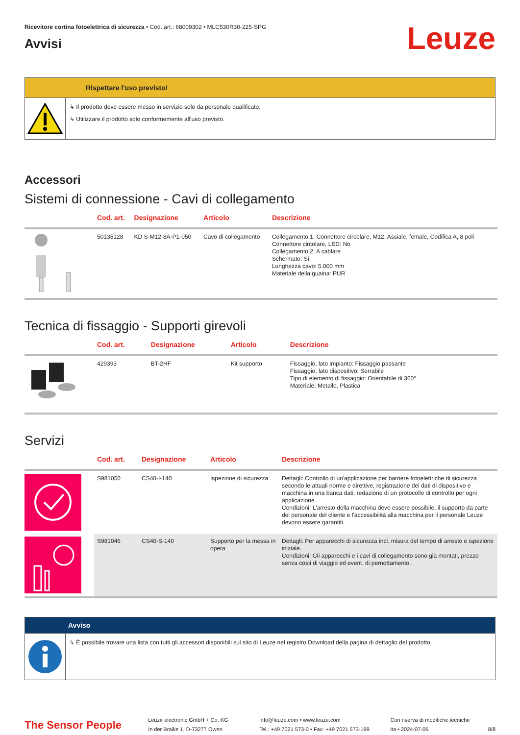Ricevitore cortina fotoelettrica di sicurezza • Cod. art.: 68009302 • MLC530R30-225-SPG
Avvisi
Leuze
Rispettare l'uso previsto!
↳ Il prodotto deve essere messo in servizio solo da personale qualificato.
↳ Utilizzare il prodotto solo conformemente all'uso previsto.
Accessori
Sistemi di connessione - Cavi di collegamento
| | Cod. art. | Designazione | Articolo | Descrizione |
| --- | --- | --- | --- | --- |
| | 50135128 | KD S-M12-8A-P1-050 | Cavo di collegamento | Collegamento 1: Connettore circolare, M12, Assiale, female, Codifica A, 8 poli Connettore circolare, LED: No Collegamento 2: A cablare Schermato: Sì Lunghezza cavo: 5.000 mm Materiale della guaina: PUR |
Tecnica di fissaggio - Supporti girevoli
| | Cod. art. | Designazione | Articolo | Descrizione |
| --- | --- | --- | --- | --- |
| | 429393 | BT-2HF | Kit supporto | Fissaggio, lato impianto: Fissaggio passante Fissaggio, lato dispositivo: Serrabile Tipo di elemento di fissaggio: Orientabile di 360° Materiale: Metallo, Plastica |
Servizi
| | Cod. art. | Designazione | Articolo | Descrizione |
| --- | --- | --- | --- | --- |
| | S981050 | CS40-I-140 | Ispezione di sicurezza | Dettagli: Controllo di un'applicazione per barriere fotoelettriche di sicurezza secondo le attuali norme e direttive, registrazione dei dati di dispositivo e macchina in una banca dati, redazione di un protocollo di controllo per ogni applicazione. Condizioni: L'arresto della macchina deve essere possibile, il supporto da parte del personale del cliente e l'accessibilità alla macchina per il personale Leuze devono essere garantiti. |
| | S981046 | CS40-S-140 | Supporto per la messa in opera | Dettagli: Per apparecchi di sicurezza incl. misura del tempo di arresto e ispezione iniziale. Condizioni: Gli apparecchi e i cavi di collegamento sono già montati, prezzo senza costi di viaggio ed event. di pernottamento. |
Avviso
↳ È possibile trovare una lista con tutti gli accessori disponibili sul sito di Leuze nel registro Download della pagina di dettaglio del prodotto.
The Sensor People
Leuze electronic GmbH + Co. KG
In der Braike 1, D-73277 Owen
info@leuze.com • www.leuze.com
Tel.: +49 7021 573-0 • Fax: +49 7021 573-199
Con riserva di modifiche tecniche
ita • 2024-07-06
8/8